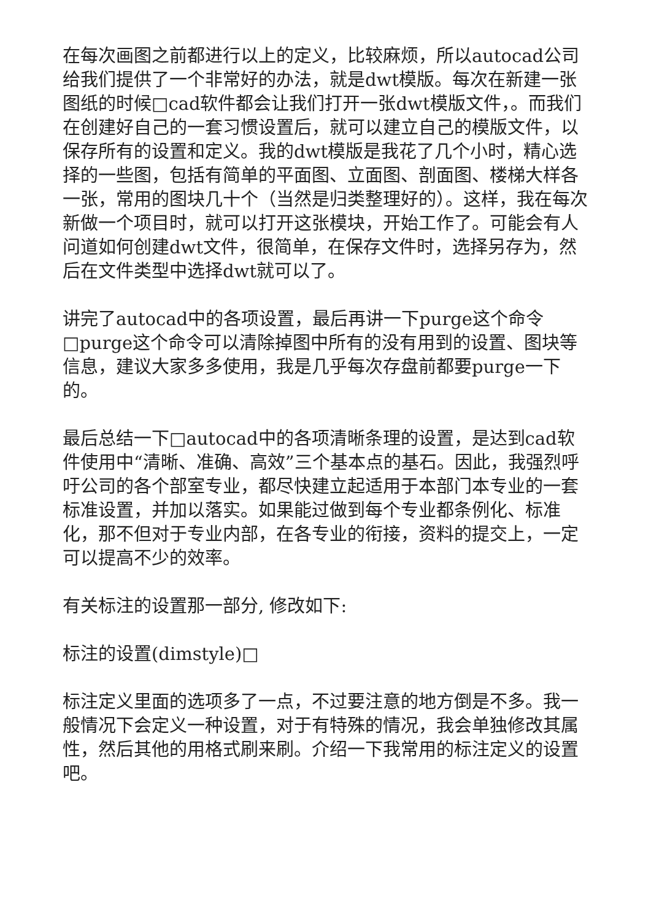在每次画图之前都进行以上的定义，比较麻烦，所以autocad公司给我们提供了一个非常好的办法，就是dwt模版。每次在新建一张图纸的时候□cad软件都会让我们打开一张dwt模版文件，。而我们在创建好自己的一套习惯设置后，就可以建立自己的模版文件，以保存所有的设置和定义。我的dwt模版是我花了几个小时，精心选择的一些图，包括有简单的平面图、立面图、剖面图、楼梯大样各一张，常用的图块几十个（当然是归类整理好的）。这样，我在每次新做一个项目时，就可以打开这张模块，开始工作了。可能会有人问道如何创建dwt文件，很简单，在保存文件时，选择另存为，然后在文件类型中选择dwt就可以了。
讲完了autocad中的各项设置，最后再讲一下purge这个命令□purge这个命令可以清除掉图中所有的没有用到的设置、图块等信息，建议大家多多使用，我是几乎每次存盘前都要purge一下的。
最后总结一下□autocad中的各项清晰条理的设置，是达到cad软件使用中“清晰、准确、高效”三个基本点的基石。因此，我强烈呼吁公司的各个部室专业，都尽快建立起适用于本部门本专业的一套标准设置，并加以落实。如果能过做到每个专业都条例化、标准化，那不但对于专业内部，在各专业的衔接，资料的提交上，一定可以提高不少的效率。
有关标注的设置那一部分, 修改如下:
标注的设置(dimstyle)□
标注定义里面的选项多了一点，不过要注意的地方倒是不多。我一般情况下会定义一种设置，对于有特殊的情况，我会单独修改其属性，然后其他的用格式刷来刷。介绍一下我常用的标注定义的设置吧。